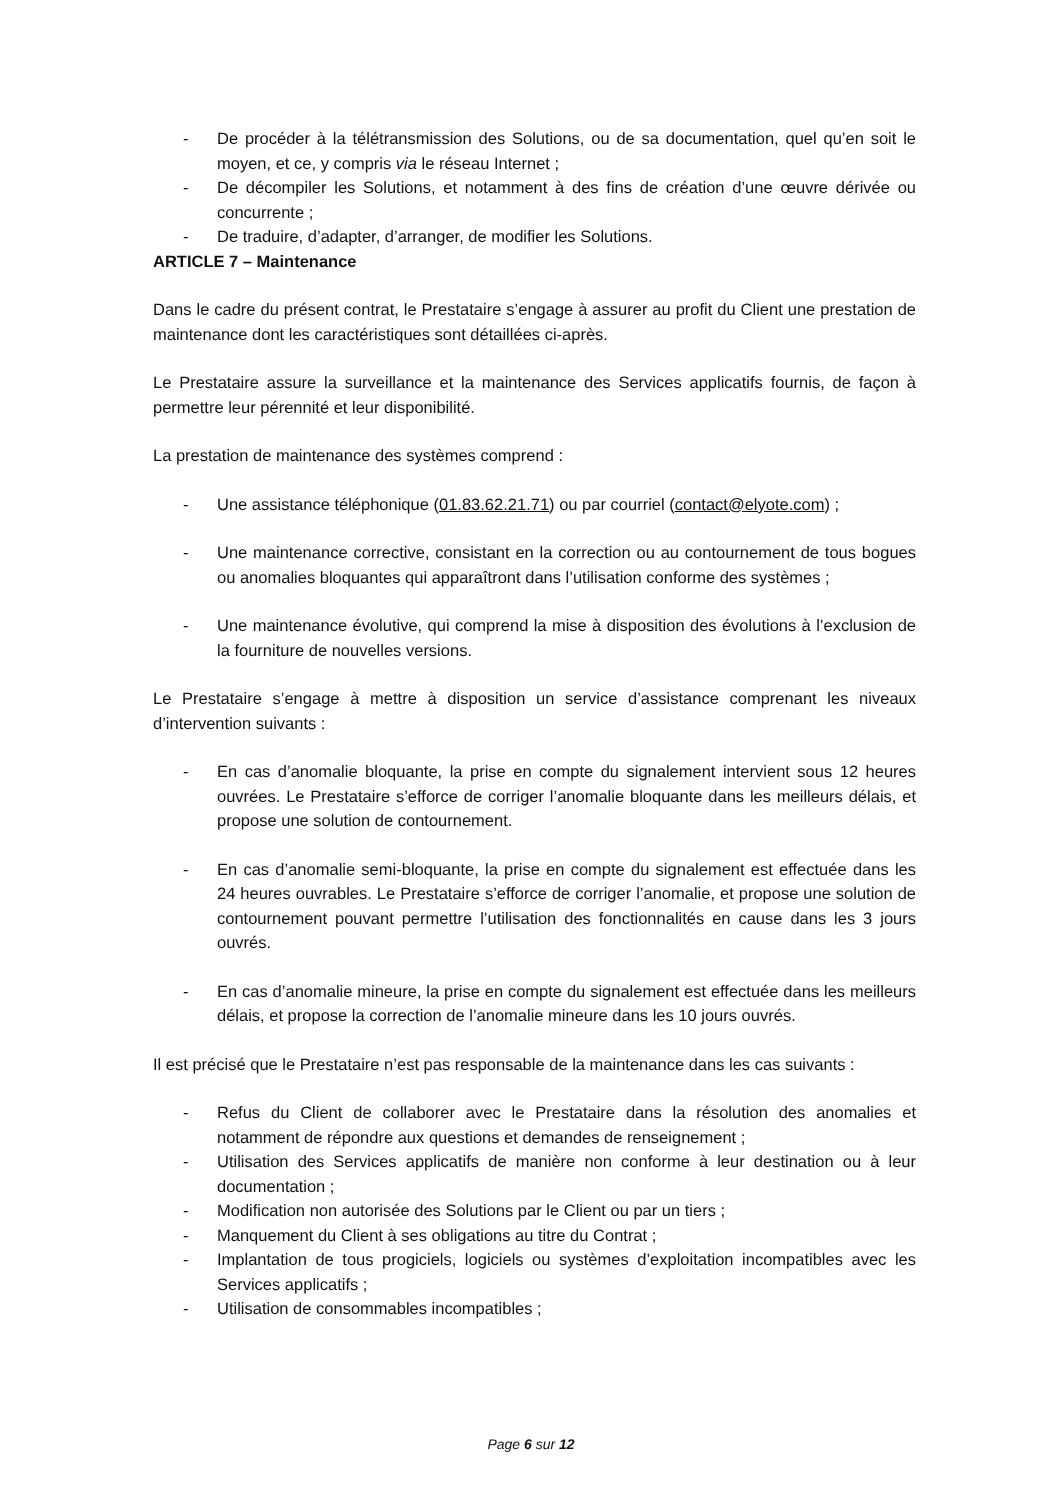- De procéder à la télétransmission des Solutions, ou de sa documentation, quel qu’en soit le moyen, et ce, y compris via le réseau Internet ;
- De décompiler les Solutions, et notamment à des fins de création d’une œuvre dérivée ou concurrente ;
- De traduire, d’adapter, d’arranger, de modifier les Solutions.
ARTICLE 7 – Maintenance
Dans le cadre du présent contrat, le Prestataire s’engage à assurer au profit du Client une prestation de maintenance dont les caractéristiques sont détaillées ci-après.
Le Prestataire assure la surveillance et la maintenance des Services applicatifs fournis, de façon à permettre leur pérennité et leur disponibilité.
La prestation de maintenance des systèmes comprend :
- Une assistance téléphonique (01.83.62.21.71) ou par courriel (contact@elyote.com) ;
- Une maintenance corrective, consistant en la correction ou au contournement de tous bogues ou anomalies bloquantes qui apparaîtront dans l’utilisation conforme des systèmes ;
- Une maintenance évolutive, qui comprend la mise à disposition des évolutions à l’exclusion de la fourniture de nouvelles versions.
Le Prestataire s’engage à mettre à disposition un service d’assistance comprenant les niveaux d’intervention suivants :
- En cas d’anomalie bloquante, la prise en compte du signalement intervient sous 12 heures ouvrées. Le Prestataire s’efforce de corriger l’anomalie bloquante dans les meilleurs délais, et propose une solution de contournement.
- En cas d’anomalie semi-bloquante, la prise en compte du signalement est effectuée dans les 24 heures ouvrables. Le Prestataire s’efforce de corriger l’anomalie, et propose une solution de contournement pouvant permettre l’utilisation des fonctionnalités en cause dans les 3 jours ouvrés.
- En cas d’anomalie mineure, la prise en compte du signalement est effectuée dans les meilleurs délais, et propose la correction de l’anomalie mineure dans les 10 jours ouvrés.
Il est précisé que le Prestataire n’est pas responsable de la maintenance dans les cas suivants :
- Refus du Client de collaborer avec le Prestataire dans la résolution des anomalies et notamment de répondre aux questions et demandes de renseignement ;
- Utilisation des Services applicatifs de manière non conforme à leur destination ou à leur documentation ;
- Modification non autorisée des Solutions par le Client ou par un tiers ;
- Manquement du Client à ses obligations au titre du Contrat ;
- Implantation de tous progiciels, logiciels ou systèmes d’exploitation incompatibles avec les Services applicatifs ;
- Utilisation de consommables incompatibles ;
Page 6 sur 12